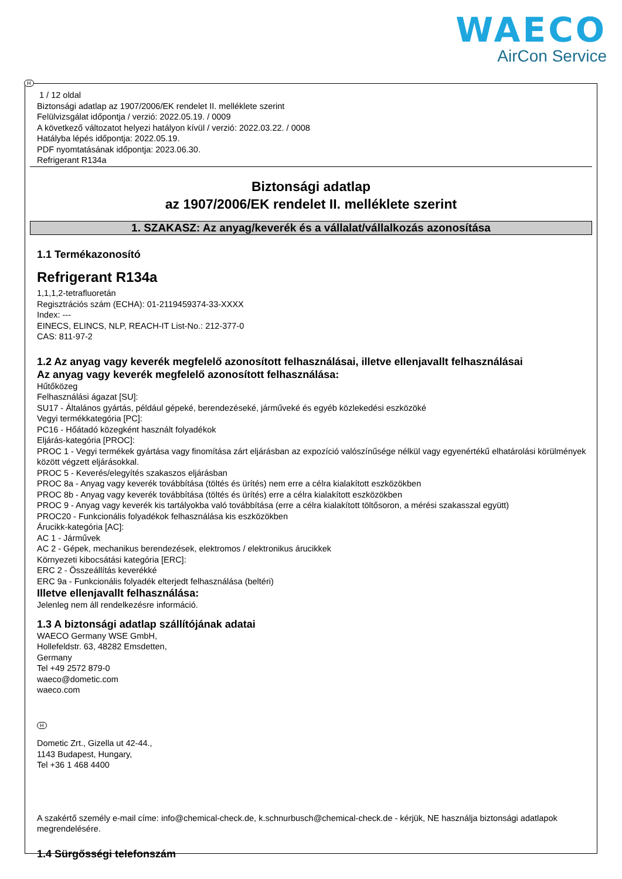WAECO
AirCon Service
H
1 / 12 oldal
Biztonsági adatlap az 1907/2006/EK rendelet II. melléklete szerint
Felülvizsgálat időpontja / verzió: 2022.05.19. / 0009
A következő változatot helyezi hatályon kívül / verzió: 2022.03.22. / 0008
Hatályba lépés időpontja: 2022.05.19.
PDF nyomtatásának időpontja: 2023.06.30.
Refrigerant R134a
Biztonsági adatlap
az 1907/2006/EK rendelet II. melléklete szerint
1. SZAKASZ: Az anyag/keverék és a vállalat/vállalkozás azonosítása
1.1 Termékazonosító
Refrigerant R134a
1,1,1,2-tetrafluoretán
Regisztrációs szám (ECHA): 01-2119459374-33-XXXX
Index: ---
EINECS, ELINCS, NLP, REACH-IT List-No.: 212-377-0
CAS: 811-97-2
1.2 Az anyag vagy keverék megfelelő azonosított felhasználásai, illetve ellenjavallt felhasználásai
Az anyag vagy keverék megfelelő azonosított felhasználása:
Hűtőközeg
Felhasználási ágazat [SU]:
SU17 - Általános gyártás, például gépeké, berendezéseké, járműveké és egyéb közlekedési eszközöké
Vegyi termékkategória [PC]:
PC16 - Hőátadó közegként használt folyadékok
Eljárás-kategória [PROC]:
PROC 1 - Vegyi termékek gyártása vagy finomítása zárt eljárásban az expozíció valószínűsége nélkül vagy egyenértékű elhatárolási körülmények között végzett eljárásokkal.
PROC 5 - Keverés/elegyítés szakaszos eljárásban
PROC 8a - Anyag vagy keverék továbbítása (töltés és ürítés) nem erre a célra kialakított eszközökben
PROC 8b - Anyag vagy keverék továbbítása (töltés és ürítés) erre a célra kialakított eszközökben
PROC 9 - Anyag vagy keverék kis tartályokba való továbbítása (erre a célra kialakított töltősoron, a mérési szakasszal együtt)
PROC20 - Funkcionális folyadékok felhasználása kis eszközökben
Árucikk-kategória [AC]:
AC 1 - Járművek
AC 2 - Gépek, mechanikus berendezések, elektromos / elektronikus árucikkek
Környezeti kibocsátási kategória [ERC]:
ERC 2 - Összeállítás keverékké
ERC 9a - Funkcionális folyadék elterjedt felhasználása (beltéri)
Illetve ellenjavallt felhasználása:
Jelenleg nem áll rendelkezésre információ.
1.3 A biztonsági adatlap szállítójának adatai
WAECO Germany WSE GmbH,
Hollefeldstr. 63, 48282 Emsdetten,
Germany
Tel +49 2572 879-0
waeco@dometic.com
waeco.com
H
Dometic Zrt., Gizella ut 42-44.,
1143 Budapest, Hungary,
Tel +36 1 468 4400
A szakértő személy e-mail címe: info@chemical-check.de, k.schnurbusch@chemical-check.de - kérjük, NE használja biztonsági adatlapok megrendelésére.
1.4 Sürgősségi telefonszám